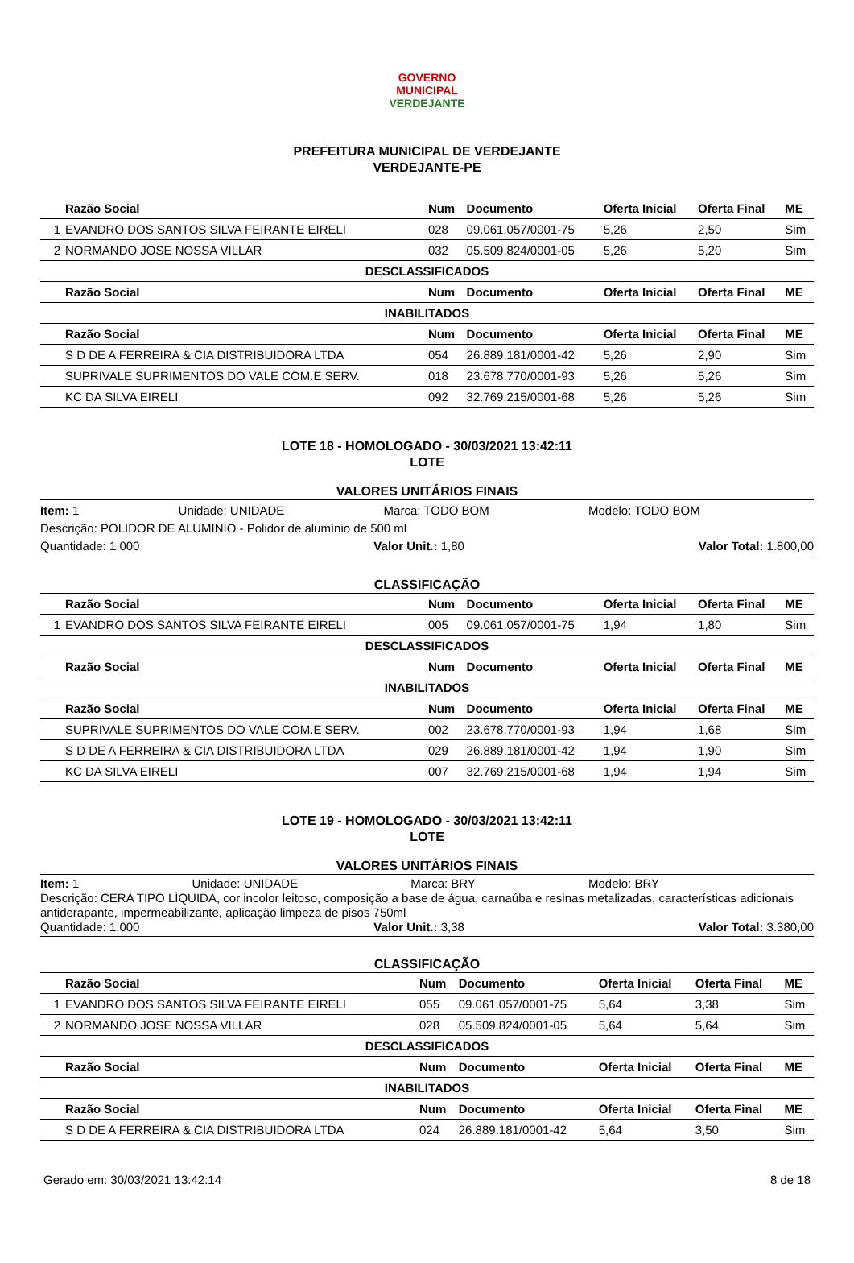GOVERNO MUNICIPAL
VERDEJANTE
PREFEITURA MUNICIPAL DE VERDEJANTE
VERDEJANTE-PE
| | Razão Social | Num | Documento | Oferta Inicial | Oferta Final | ME |
| --- | --- | --- | --- | --- | --- | --- |
| 1 | EVANDRO DOS SANTOS SILVA FEIRANTE EIRELI | 028 | 09.061.057/0001-75 | 5,26 | 2,50 | Sim |
| 2 | NORMANDO JOSE NOSSA VILLAR | 032 | 05.509.824/0001-05 | 5,26 | 5,20 | Sim |
| DESCLASSIFICADOS | | | | | | |
| | Razão Social | Num | Documento | Oferta Inicial | Oferta Final | ME |
| INABILITADOS | | | | | | |
| | Razão Social | Num | Documento | Oferta Inicial | Oferta Final | ME |
| | S D DE A FERREIRA & CIA DISTRIBUIDORA LTDA | 054 | 26.889.181/0001-42 | 5,26 | 2,90 | Sim |
| | SUPRIVALE SUPRIMENTOS DO VALE COM.E SERV. | 018 | 23.678.770/0001-93 | 5,26 | 5,26 | Sim |
| | KC DA SILVA EIRELI | 092 | 32.769.215/0001-68 | 5,26 | 5,26 | Sim |
LOTE 18 - HOMOLOGADO - 30/03/2021 13:42:11
LOTE
VALORES UNITÁRIOS FINAIS
Item: 1 Unidade: UNIDADE Marca: TODO BOM Modelo: TODO BOM
Descrição: POLIDOR DE ALUMINIO - Polidor de alumínio de 500 ml
Quantidade: 1.000 Valor Unit.: 1,80 Valor Total: 1.800,00
CLASSIFICAÇÃO
| | Razão Social | Num | Documento | Oferta Inicial | Oferta Final | ME |
| --- | --- | --- | --- | --- | --- | --- |
| 1 | EVANDRO DOS SANTOS SILVA FEIRANTE EIRELI | 005 | 09.061.057/0001-75 | 1,94 | 1,80 | Sim |
| DESCLASSIFICADOS | | | | | | |
| | Razão Social | Num | Documento | Oferta Inicial | Oferta Final | ME |
| INABILITADOS | | | | | | |
| | Razão Social | Num | Documento | Oferta Inicial | Oferta Final | ME |
| | SUPRIVALE SUPRIMENTOS DO VALE COM.E SERV. | 002 | 23.678.770/0001-93 | 1,94 | 1,68 | Sim |
| | S D DE A FERREIRA & CIA DISTRIBUIDORA LTDA | 029 | 26.889.181/0001-42 | 1,94 | 1,90 | Sim |
| | KC DA SILVA EIRELI | 007 | 32.769.215/0001-68 | 1,94 | 1,94 | Sim |
LOTE 19 - HOMOLOGADO - 30/03/2021 13:42:11
LOTE
VALORES UNITÁRIOS FINAIS
Item: 1 Unidade: UNIDADE Marca: BRY Modelo: BRY
Descrição: CERA TIPO LÍQUIDA, cor incolor leitoso, composição a base de água, carnaúba e resinas metalizadas, características adicionais antiderapante, impermeabilizante, aplicação limpeza de pisos 750ml
Quantidade: 1.000 Valor Unit.: 3,38 Valor Total: 3.380,00
CLASSIFICAÇÃO
| | Razão Social | Num | Documento | Oferta Inicial | Oferta Final | ME |
| --- | --- | --- | --- | --- | --- | --- |
| 1 | EVANDRO DOS SANTOS SILVA FEIRANTE EIRELI | 055 | 09.061.057/0001-75 | 5,64 | 3,38 | Sim |
| 2 | NORMANDO JOSE NOSSA VILLAR | 028 | 05.509.824/0001-05 | 5,64 | 5,64 | Sim |
| DESCLASSIFICADOS | | | | | | |
| | Razão Social | Num | Documento | Oferta Inicial | Oferta Final | ME |
| INABILITADOS | | | | | | |
| | Razão Social | Num | Documento | Oferta Inicial | Oferta Final | ME |
| | S D DE A FERREIRA & CIA DISTRIBUIDORA LTDA | 024 | 26.889.181/0001-42 | 5,64 | 3,50 | Sim |
Gerado em: 30/03/2021 13:42:14 8 de 18